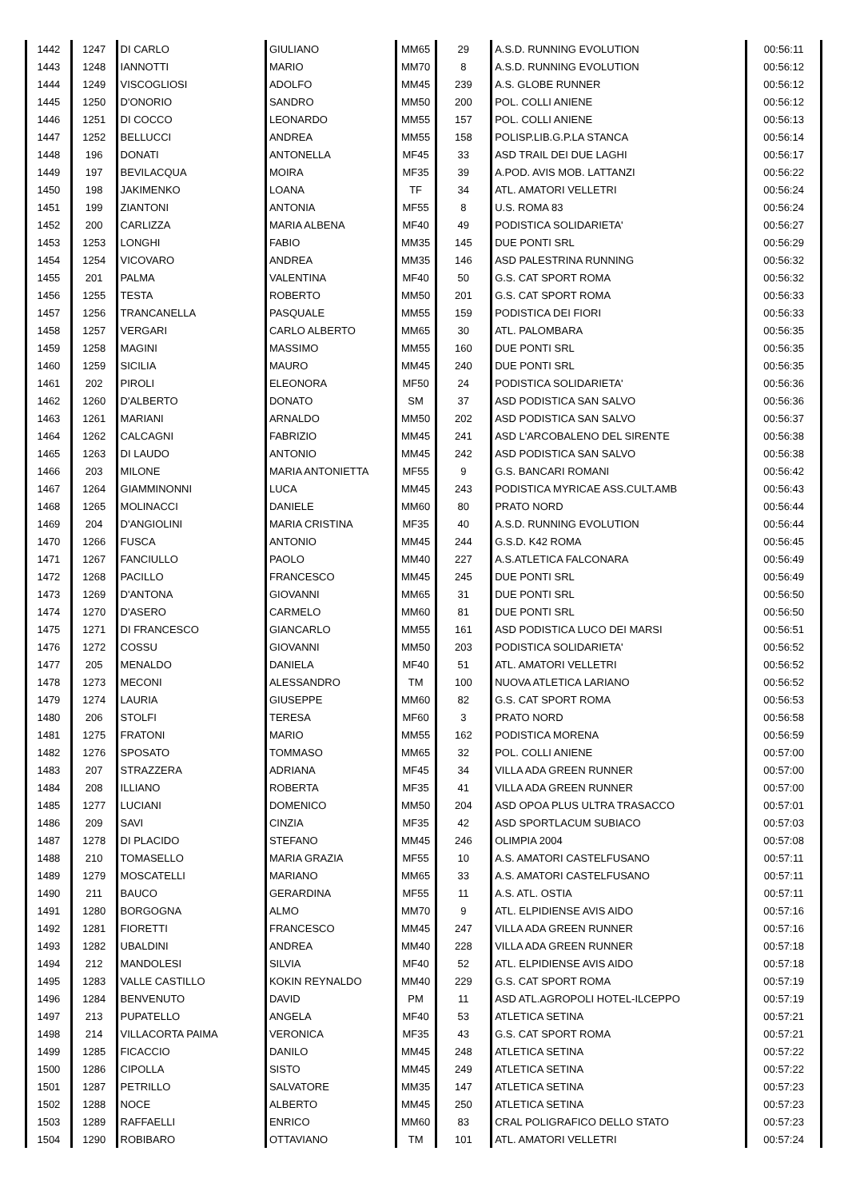| 1442 | 1247 | DI CARLO | GIULIANO | MM65 | 29 | A.S.D. RUNNING EVOLUTION | 00:56:11 |
| 1443 | 1248 | IANNOTTI | MARIO | MM70 | 8 | A.S.D. RUNNING EVOLUTION | 00:56:12 |
| 1444 | 1249 | VISCOGLIOSI | ADOLFO | MM45 | 239 | A.S. GLOBE RUNNER | 00:56:12 |
| 1445 | 1250 | D'ONORIO | SANDRO | MM50 | 200 | POL. COLLI ANIENE | 00:56:12 |
| 1446 | 1251 | DI COCCO | LEONARDO | MM55 | 157 | POL. COLLI ANIENE | 00:56:13 |
| 1447 | 1252 | BELLUCCI | ANDREA | MM55 | 158 | POLISP.LIB.G.P.LA STANCA | 00:56:14 |
| 1448 | 196 | DONATI | ANTONELLA | MF45 | 33 | ASD TRAIL DEI DUE LAGHI | 00:56:17 |
| 1449 | 197 | BEVILACQUA | MOIRA | MF35 | 39 | A.POD. AVIS MOB. LATTANZI | 00:56:22 |
| 1450 | 198 | JAKIMENKO | LOANA | TF | 34 | ATL. AMATORI VELLETRI | 00:56:24 |
| 1451 | 199 | ZIANTONI | ANTONIA | MF55 | 8 | U.S. ROMA 83 | 00:56:24 |
| 1452 | 200 | CARLIZZA | MARIA ALBENA | MF40 | 49 | PODISTICA SOLIDARIETA' | 00:56:27 |
| 1453 | 1253 | LONGHI | FABIO | MM35 | 145 | DUE PONTI SRL | 00:56:29 |
| 1454 | 1254 | VICOVARO | ANDREA | MM35 | 146 | ASD PALESTRINA RUNNING | 00:56:32 |
| 1455 | 201 | PALMA | VALENTINA | MF40 | 50 | G.S. CAT SPORT ROMA | 00:56:32 |
| 1456 | 1255 | TESTA | ROBERTO | MM50 | 201 | G.S. CAT SPORT ROMA | 00:56:33 |
| 1457 | 1256 | TRANCANELLA | PASQUALE | MM55 | 159 | PODISTICA DEI FIORI | 00:56:33 |
| 1458 | 1257 | VERGARI | CARLO ALBERTO | MM65 | 30 | ATL. PALOMBARA | 00:56:35 |
| 1459 | 1258 | MAGINI | MASSIMO | MM55 | 160 | DUE PONTI SRL | 00:56:35 |
| 1460 | 1259 | SICILIA | MAURO | MM45 | 240 | DUE PONTI SRL | 00:56:35 |
| 1461 | 202 | PIROLI | ELEONORA | MF50 | 24 | PODISTICA SOLIDARIETA' | 00:56:36 |
| 1462 | 1260 | D'ALBERTO | DONATO | SM | 37 | ASD PODISTICA SAN SALVO | 00:56:36 |
| 1463 | 1261 | MARIANI | ARNALDO | MM50 | 202 | ASD PODISTICA SAN SALVO | 00:56:37 |
| 1464 | 1262 | CALCAGNI | FABRIZIO | MM45 | 241 | ASD L'ARCOBALENO DEL SIRENTE | 00:56:38 |
| 1465 | 1263 | DI LAUDO | ANTONIO | MM45 | 242 | ASD PODISTICA SAN SALVO | 00:56:38 |
| 1466 | 203 | MILONE | MARIA ANTONIETTA | MF55 | 9 | G.S. BANCARI ROMANI | 00:56:42 |
| 1467 | 1264 | GIAMMINONNI | LUCA | MM45 | 243 | PODISTICA MYRICAE ASS.CULT.AMB | 00:56:43 |
| 1468 | 1265 | MOLINACCI | DANIELE | MM60 | 80 | PRATO NORD | 00:56:44 |
| 1469 | 204 | D'ANGIOLINI | MARIA CRISTINA | MF35 | 40 | A.S.D. RUNNING EVOLUTION | 00:56:44 |
| 1470 | 1266 | FUSCA | ANTONIO | MM45 | 244 | G.S.D. K42 ROMA | 00:56:45 |
| 1471 | 1267 | FANCIULLO | PAOLO | MM40 | 227 | A.S.ATLETICA FALCONARA | 00:56:49 |
| 1472 | 1268 | PACILLO | FRANCESCO | MM45 | 245 | DUE PONTI SRL | 00:56:49 |
| 1473 | 1269 | D'ANTONA | GIOVANNI | MM65 | 31 | DUE PONTI SRL | 00:56:50 |
| 1474 | 1270 | D'ASERO | CARMELO | MM60 | 81 | DUE PONTI SRL | 00:56:50 |
| 1475 | 1271 | DI FRANCESCO | GIANCARLO | MM55 | 161 | ASD PODISTICA LUCO DEI MARSI | 00:56:51 |
| 1476 | 1272 | COSSU | GIOVANNI | MM50 | 203 | PODISTICA SOLIDARIETA' | 00:56:52 |
| 1477 | 205 | MENALDO | DANIELA | MF40 | 51 | ATL. AMATORI VELLETRI | 00:56:52 |
| 1478 | 1273 | MECONI | ALESSANDRO | TM | 100 | NUOVA ATLETICA LARIANO | 00:56:52 |
| 1479 | 1274 | LAURIA | GIUSEPPE | MM60 | 82 | G.S. CAT SPORT ROMA | 00:56:53 |
| 1480 | 206 | STOLFI | TERESA | MF60 | 3 | PRATO NORD | 00:56:58 |
| 1481 | 1275 | FRATONI | MARIO | MM55 | 162 | PODISTICA MORENA | 00:56:59 |
| 1482 | 1276 | SPOSATO | TOMMASO | MM65 | 32 | POL. COLLI ANIENE | 00:57:00 |
| 1483 | 207 | STRAZZERA | ADRIANA | MF45 | 34 | VILLA ADA GREEN RUNNER | 00:57:00 |
| 1484 | 208 | ILLIANO | ROBERTA | MF35 | 41 | VILLA ADA GREEN RUNNER | 00:57:00 |
| 1485 | 1277 | LUCIANI | DOMENICO | MM50 | 204 | ASD OPOA PLUS ULTRA TRASACCO | 00:57:01 |
| 1486 | 209 | SAVI | CINZIA | MF35 | 42 | ASD SPORTLACUM SUBIACO | 00:57:03 |
| 1487 | 1278 | DI PLACIDO | STEFANO | MM45 | 246 | OLIMPIA 2004 | 00:57:08 |
| 1488 | 210 | TOMASELLO | MARIA GRAZIA | MF55 | 10 | A.S. AMATORI CASTELFUSANO | 00:57:11 |
| 1489 | 1279 | MOSCATELLI | MARIANO | MM65 | 33 | A.S. AMATORI CASTELFUSANO | 00:57:11 |
| 1490 | 211 | BAUCO | GERARDINA | MF55 | 11 | A.S. ATL. OSTIA | 00:57:11 |
| 1491 | 1280 | BORGOGNA | ALMO | MM70 | 9 | ATL. ELPIDIENSE AVIS AIDO | 00:57:16 |
| 1492 | 1281 | FIORETTI | FRANCESCO | MM45 | 247 | VILLA ADA GREEN RUNNER | 00:57:16 |
| 1493 | 1282 | UBALDINI | ANDREA | MM40 | 228 | VILLA ADA GREEN RUNNER | 00:57:18 |
| 1494 | 212 | MANDOLESI | SILVIA | MF40 | 52 | ATL. ELPIDIENSE AVIS AIDO | 00:57:18 |
| 1495 | 1283 | VALLE CASTILLO | KOKIN REYNALDO | MM40 | 229 | G.S. CAT SPORT ROMA | 00:57:19 |
| 1496 | 1284 | BENVENUTO | DAVID | PM | 11 | ASD ATL.AGROPOLI HOTEL-ILCEPPO | 00:57:19 |
| 1497 | 213 | PUPATELLO | ANGELA | MF40 | 53 | ATLETICA SETINA | 00:57:21 |
| 1498 | 214 | VILLACORTA PAIMA | VERONICA | MF35 | 43 | G.S. CAT SPORT ROMA | 00:57:21 |
| 1499 | 1285 | FICACCIO | DANILO | MM45 | 248 | ATLETICA SETINA | 00:57:22 |
| 1500 | 1286 | CIPOLLA | SISTO | MM45 | 249 | ATLETICA SETINA | 00:57:22 |
| 1501 | 1287 | PETRILLO | SALVATORE | MM35 | 147 | ATLETICA SETINA | 00:57:23 |
| 1502 | 1288 | NOCE | ALBERTO | MM45 | 250 | ATLETICA SETINA | 00:57:23 |
| 1503 | 1289 | RAFFAELLI | ENRICO | MM60 | 83 | CRAL POLIGRAFICO DELLO STATO | 00:57:23 |
| 1504 | 1290 | ROBIBARO | OTTAVIANO | TM | 101 | ATL. AMATORI VELLETRI | 00:57:24 |